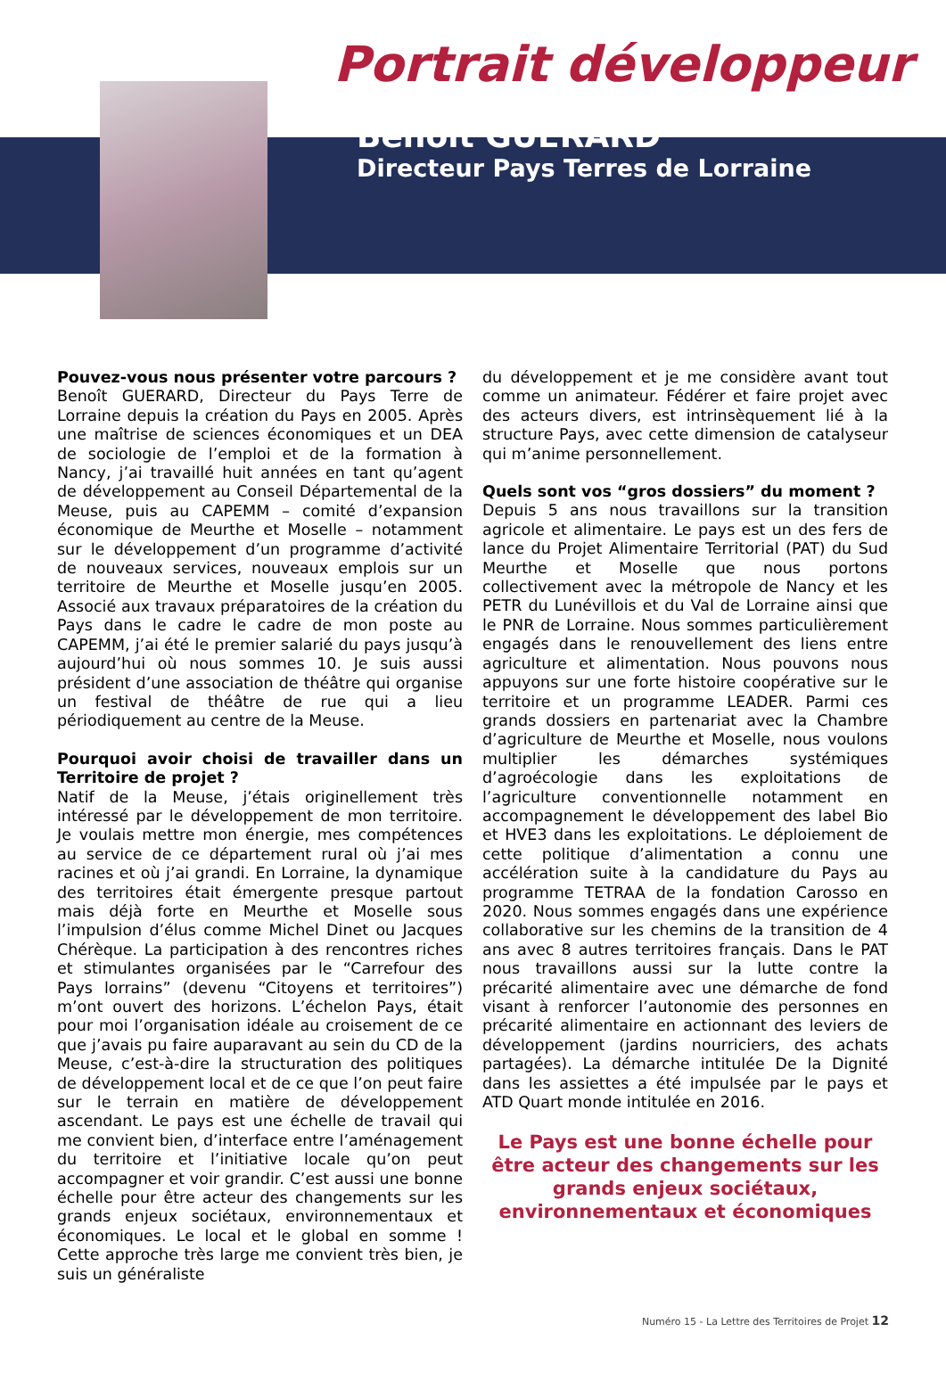Portrait développeur
Benoît GUERARD
Directeur Pays Terres de Lorraine
Pouvez-vous nous présenter votre parcours ?
Benoît GUERARD, Directeur du Pays Terre de Lorraine depuis la création du Pays en 2005. Après une maîtrise de sciences économiques et un DEA de sociologie de l’emploi et de la formation à Nancy, j’ai travaillé huit années en tant qu’agent de développement au Conseil Départemental de la Meuse, puis au CAPEMM – comité d’expansion économique de Meurthe et Moselle – notamment sur le développement d’un programme d’activité de nouveaux services, nouveaux emplois sur un territoire de Meurthe et Moselle jusqu’en 2005. Associé aux travaux préparatoires de la création du Pays dans le cadre le cadre de mon poste au CAPEMM, j’ai été le premier salarié du pays jusqu’à aujourd’hui où nous sommes 10. Je suis aussi président d’une association de théâtre qui organise un festival de théâtre de rue qui a lieu périodiquement au centre de la Meuse.
Pourquoi avoir choisi de travailler dans un Territoire de projet ?
Natif de la Meuse, j’étais originellement très intéressé par le développement de mon territoire. Je voulais mettre mon énergie, mes compétences au service de ce département rural où j’ai mes racines et où j’ai grandi. En Lorraine, la dynamique des territoires était émergente presque partout mais déjà forte en Meurthe et Moselle sous l’impulsion d’élus comme Michel Dinet ou Jacques Chérèque. La participation à des rencontres riches et stimulantes organisées par le “Carrefour des Pays lorrains” (devenu “Citoyens et territoires”) m’ont ouvert des horizons. L’échelon Pays, était pour moi l’organisation idéale au croisement de ce que j’avais pu faire auparavant au sein du CD de la Meuse, c’est-à-dire la structuration des politiques de développement local et de ce que l’on peut faire sur le terrain en matière de développement ascendant. Le pays est une échelle de travail qui me convient bien, d’interface entre l’aménagement du territoire et l’initiative locale qu’on peut accompagner et voir grandir. C’est aussi une bonne échelle pour être acteur des changements sur les grands enjeux sociétaux, environnementaux et économiques. Le local et le global en somme ! Cette approche très large me convient très bien, je suis un généraliste
du développement et je me considère avant tout comme un animateur. Fédérer et faire projet avec des acteurs divers, est intrinsèquement lié à la structure Pays, avec cette dimension de catalyseur qui m’anime personnellement.
Quels sont vos “gros dossiers” du moment ?
Depuis 5 ans nous travaillons sur la transition agricole et alimentaire. Le pays est un des fers de lance du Projet Alimentaire Territorial (PAT) du Sud Meurthe et Moselle que nous portons collectivement avec la métropole de Nancy et les PETR du Lunévillois et du Val de Lorraine ainsi que le PNR de Lorraine. Nous sommes particulièrement engagés dans le renouvellement des liens entre agriculture et alimentation. Nous pouvons nous appuyons sur une forte histoire coopérative sur le territoire et un programme LEADER. Parmi ces grands dossiers en partenariat avec la Chambre d’agriculture de Meurthe et Moselle, nous voulons multiplier les démarches systémiques d’agroécologie dans les exploitations de l’agriculture conventionnelle notamment en accompagnement le développement des label Bio et HVE3 dans les exploitations. Le déploiement de cette politique d’alimentation a connu une accélération suite à la candidature du Pays au programme TETRAA de la fondation Carosso en 2020. Nous sommes engagés dans une expérience collaborative sur les chemins de la transition de 4 ans avec 8 autres territoires français. Dans le PAT nous travaillons aussi sur la lutte contre la précarité alimentaire avec une démarche de fond visant à renforcer l’autonomie des personnes en précarité alimentaire en actionnant des leviers de développement (jardins nourriciers, des achats partagées). La démarche intitulée De la Dignité dans les assiettes a été impulsée par le pays et ATD Quart monde intitulée en 2016.
Le Pays est une bonne échelle pour être acteur des changements sur les grands enjeux sociétaux, environnementaux et économiques
Numéro 15 - La Lettre des Territoires de Projet 12